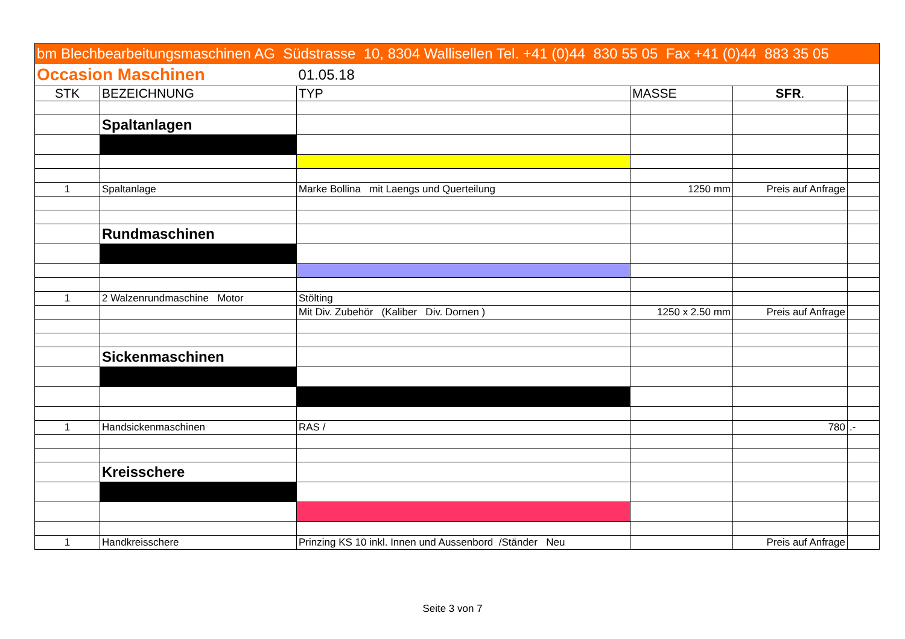| bm Blechbearbeitungsmaschinen AG Südstrasse 10, 8304 Wallisellen Tel. +41 (0)44 830 55 05 Fax +41 (0)44 883 35 05 | | | | | |
| Occasion Maschinen | | 01.05.18 | | | |
| STK | BEZEICHNUNG | TYP | MASSE | SFR . | |
| | Spaltanlagen | | | | |
| 1 | Spaltanlage | Marke Bollina mit Laengs und Querteilung | 1250 mm | Preis auf Anfrage | |
| | Rundmaschinen | | | | |
| 1 | 2 Walzenrundmaschine Motor | Stölting | | | |
| | | Mit Div. Zubehör (Kaliber Div. Dornen ) | 1250 x 2.50 mm | Preis auf Anfrage | |
| | Sickenmaschinen | | | | |
| 1 | Handsickenmaschinen | RAS / | | 780 | .- |
| | Kreisschere | | | | |
| 1 | Handkreisschere | Prinzing KS 10 inkl. Innen und Aussenbord /Ständer Neu | | Preis auf Anfrage | |
Seite 3 von 7